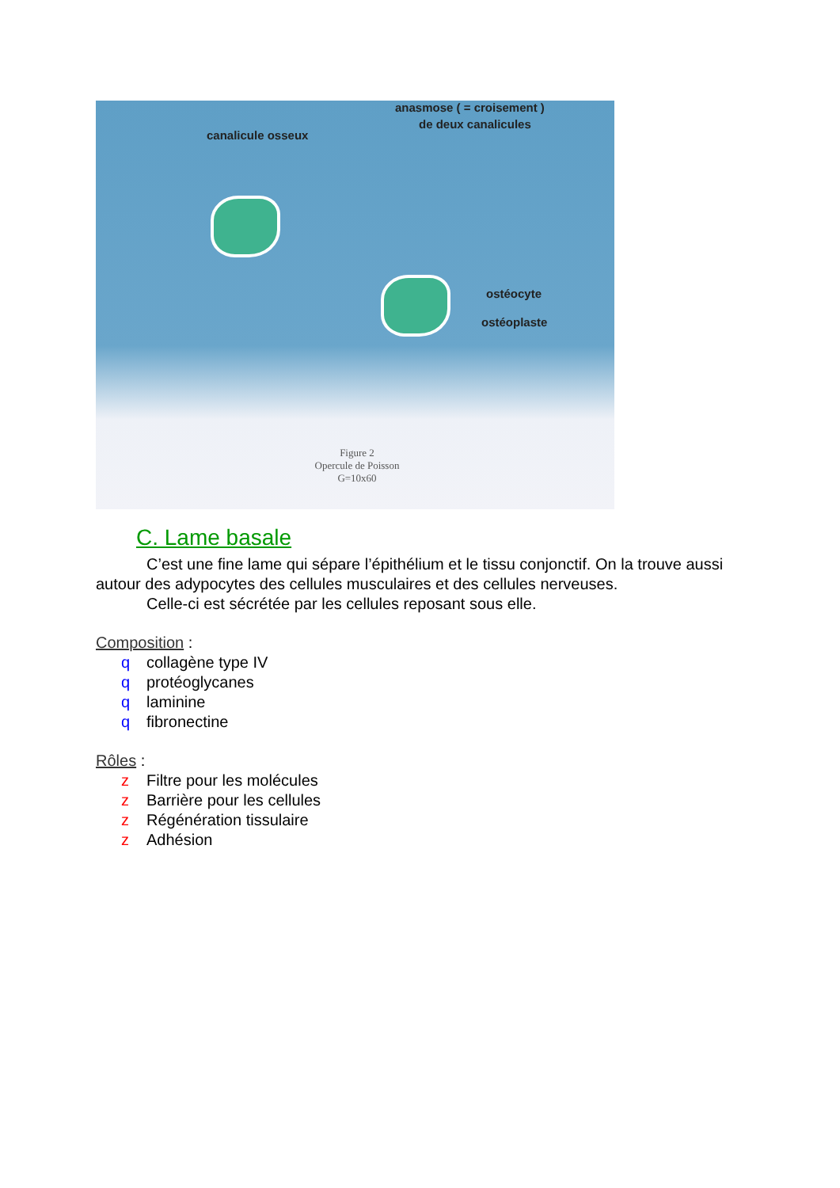anasmose ( = croisement )
de deux canalicules
canalicule osseux
ostéocyte
ostéoplaste
Figure 2
Opercule de Poisson
G=10x60
C. Lame basale
C’est une fine lame qui sépare l’épithélium et le tissu conjonctif. On la trouve aussi autour des adypocytes des cellules musculaires et des cellules nerveuses.
Celle-ci est sécrétée par les cellules reposant sous elle.
Composition :
q collagène type IV
q protéoglycanes
q laminine
q fibronectine
Rôles :
z Filtre pour les molécules
z Barrière pour les cellules
z Régénération tissulaire
z Adhésion